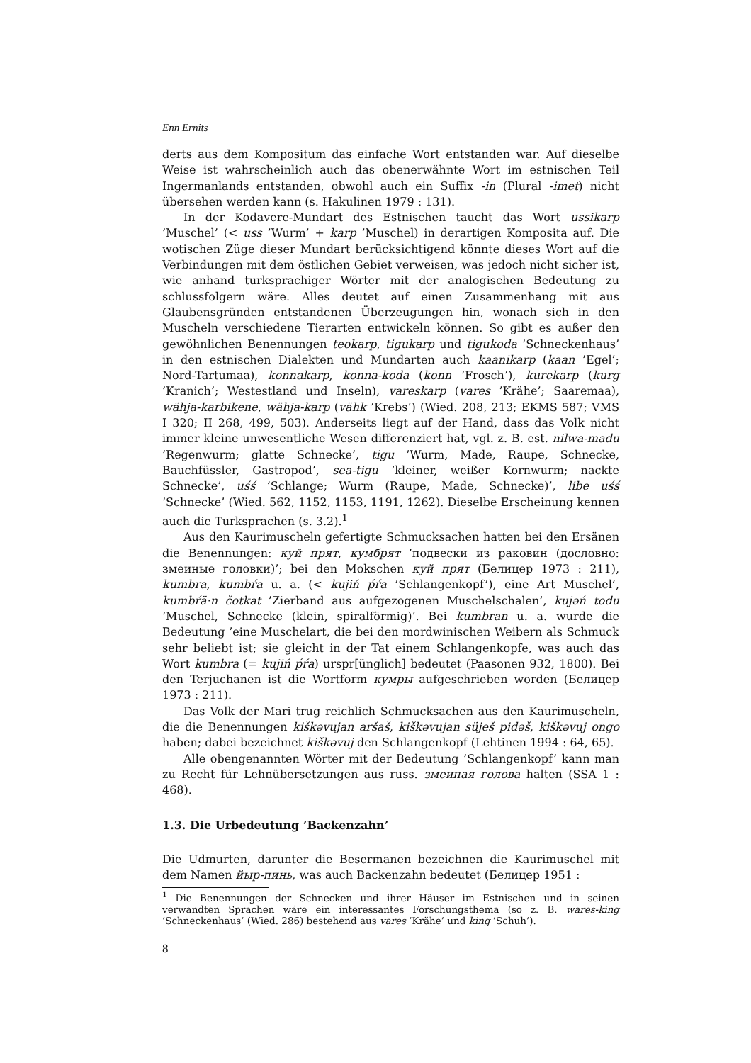Enn Ernits
derts aus dem Kompositum das einfache Wort entstanden war. Auf dieselbe Weise ist wahrscheinlich auch das obenerwähnte Wort im estnischen Teil Ingermanlands entstanden, obwohl auch ein Suffix -in (Plural -imet) nicht übersehen werden kann (s. Hakulinen 1979 : 131).
In der Kodavere-Mundart des Estnischen taucht das Wort ussikarp ’Muschel’ (< uss ’Wurm’ + karp ’Muschel) in derartigen Komposita auf. Die wotischen Züge dieser Mundart berücksichtigend könnte dieses Wort auf die Verbindungen mit dem östlichen Gebiet verweisen, was jedoch nicht sicher ist, wie anhand turksprachiger Wörter mit der analogischen Bedeutung zu schlussfolgern wäre. Alles deutet auf einen Zusammenhang mit aus Glaubensgründen entstandenen Überzeugungen hin, wonach sich in den Muscheln verschiedene Tierarten entwickeln können. So gibt es außer den gewöhnlichen Benennungen teokarp, tigukarp und tigukoda ’Schneckenhaus’ in den estnischen Dialekten und Mundarten auch kaanikarp (kaan ’Egel’; Nord-Tartumaa), konnakarp, konna-koda (konn ’Frosch’), kurekarp (kurg ’Kranich’; Westestland und Inseln), vareskarp (vares ’Krähe’; Saaremaa), wähja-karbikene, wähja-karp (vähk ’Krebs’) (Wied. 208, 213; EKMS 587; VMS I 320; II 268, 499, 503). Anderseits liegt auf der Hand, dass das Volk nicht immer kleine unwesentliche Wesen differenziert hat, vgl. z. B. est. nilwa-madu ’Regenwurm; glatte Schnecke’, tigu ’Wurm, Made, Raupe, Schnecke, Bauchfüssler, Gastropod’, sea-tigu ’kleiner, weißer Kornwurm; nackte Schnecke’, uśś ’Schlange; Wurm (Raupe, Made, Schnecke)’, libe uśś ’Schnecke’ (Wied. 562, 1152, 1153, 1191, 1262). Dieselbe Erscheinung kennen auch die Turksprachen (s. 3.2).<sup>1</sup>
Aus den Kaurimuscheln gefertigte Schmucksachen hatten bei den Ersänen die Benennungen: куй прят, кумбрят ’подвески из раковин (дословно: змеиные головки)’; bei den Mokschen куй прят (Белицер 1973 : 211), kumbra, kumbŕa u. a. (< kujiń ṕŕa ’Schlangenkopf’), eine Art Muschel’, kumbŕä·n čotkat ’Zierband aus aufgezogenen Muschelschalen’, kujəń todu ’Muschel, Schnecke (klein, spiralförmig)’. Bei kumbran u. a. wurde die Bedeutung ’eine Muschelart, die bei den mordwinischen Weibern als Schmuck sehr beliebt ist; sie gleicht in der Tat einem Schlangenkopfe, was auch das Wort kumbra (= kujiń ṕŕa) urspr[ünglich] bedeutet (Paasonen 932, 1800). Bei den Terjuchanen ist die Wortform кумры aufgeschrieben worden (Белицер 1973 : 211).
Das Volk der Mari trug reichlich Schmucksachen aus den Kaurimuscheln, die die Benennungen kiškəvujan aršaš, kiškəvujan süješ pidəš, kiškəvuj ongo haben; dabei bezeichnet kiškəvuj den Schlangenkopf (Lehtinen 1994 : 64, 65).
Alle obengenannten Wörter mit der Bedeutung ’Schlangenkopf’ kann man zu Recht für Lehnübersetzungen aus russ. змеиная голова halten (SSA 1 : 468).
1.3. Die Urbedeutung ’Backenzahn’
Die Udmurten, darunter die Besermanen bezeichnen die Kaurimuschel mit dem Namen йыр-пинь, was auch Backenzahn bedeutet (Белицер 1951 :
<sup>1</sup> Die Benennungen der Schnecken und ihrer Häuser im Estnischen und in seinen verwandten Sprachen wäre ein interessantes Forschungsthema (so z. B. wares-king ’Schneckenhaus’ (Wied. 286) bestehend aus vares ’Krähe’ und king ’Schuh’).
8